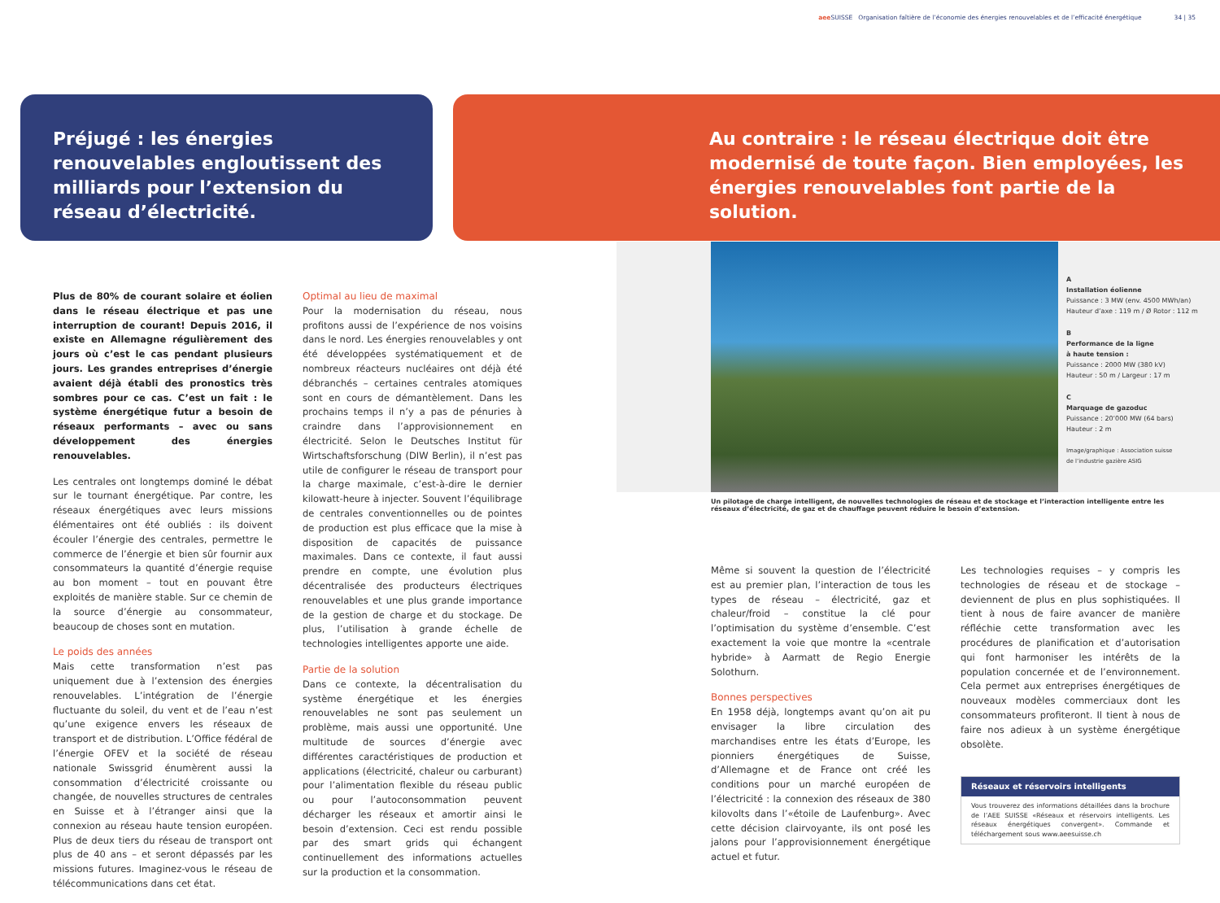aee SUISSE Organisation faîtière de l’économie des énergies renouvelables et de l’efficacité énergétique 34 | 35
Préjugé : les énergies renouvelables engloutissent des milliards pour l’extension du réseau d’électricité.
Au contraire : le réseau électrique doit être modernisé de toute façon. Bien employées, les énergies renouvelables font partie de la solution.
Plus de 80% de courant solaire et éolien dans le réseau électrique et pas une interruption de courant! Depuis 2016, il existe en Allemagne régulièrement des jours où c’est le cas pendant plusieurs jours. Les grandes entreprises d’énergie avaient déjà établi des pronostics très sombres pour ce cas. C’est un fait : le système énergétique futur a besoin de réseaux performants – avec ou sans développement des énergies renouvelables.
Les centrales ont longtemps dominé le débat sur le tournant énergétique. Par contre, les réseaux énergétiques avec leurs missions élémentaires ont été oubliés : ils doivent écouler l’énergie des centrales, permettre le commerce de l’énergie et bien sûr fournir aux consommateurs la quantité d’énergie requise au bon moment – tout en pouvant être exploités de manière stable. Sur ce chemin de la source d’énergie au consommateur, beaucoup de choses sont en mutation.
Le poids des années
Mais cette transformation n’est pas uniquement due à l’extension des énergies renouvelables. L’intégration de l’énergie fluctuante du soleil, du vent et de l’eau n’est qu’une exigence envers les réseaux de transport et de distribution. L’Office fédéral de l’énergie OFEV et la société de réseau nationale Swissgrid énumèrent aussi la consommation d’électricité croissante ou changée, de nouvelles structures de centrales en Suisse et à l’étranger ainsi que la connexion au réseau haute tension européen. Plus de deux tiers du réseau de transport ont plus de 40 ans – et seront dépassés par les missions futures. Imaginez-vous le réseau de télécommunications dans cet état.
Optimal au lieu de maximal
Pour la modernisation du réseau, nous profitons aussi de l’expérience de nos voisins dans le nord. Les énergies renouvelables y ont été développées systématiquement et de nombreux réacteurs nucléaires ont déjà été débranchés – certaines centrales atomiques sont en cours de démantèlement. Dans les prochains temps il n’y a pas de pénuries à craindre dans l’approvisionnement en électricité. Selon le Deutsches Institut für Wirtschaftsforschung (DIW Berlin), il n’est pas utile de configurer le réseau de transport pour la charge maximale, c’est-à-dire le dernier kilowatt-heure à injecter. Souvent l’équilibrage de centrales conventionnelles ou de pointes de production est plus efficace que la mise à disposition de capacités de puissance maximales. Dans ce contexte, il faut aussi prendre en compte, une évolution plus décentralisée des producteurs électriques renouvelables et une plus grande importance de la gestion de charge et du stockage. De plus, l’utilisation à grande échelle de technologies intelligentes apporte une aide.
Partie de la solution
Dans ce contexte, la décentralisation du système énergétique et les énergies renouvelables ne sont pas seulement un problème, mais aussi une opportunité. Une multitude de sources d’énergie avec différentes caractéristiques de production et applications (électricité, chaleur ou carburant) pour l’alimentation flexible du réseau public ou pour l’autoconsommation peuvent décharger les réseaux et amortir ainsi le besoin d’extension. Ceci est rendu possible par des smart grids qui échangent continuellement des informations actuelles sur la production et la consommation.
A
Installation éolienne
Puissance : 3 MW (env. 4500 MWh/an)
Hauteur d’axe : 119 m / Ø Rotor : 112 m
B
Performance de la ligne
à haute tension :
Puissance : 2000 MW (380 kV)
Hauteur : 50 m / Largeur : 17 m
C
Marquage de gazoduc
Puissance : 20’000 MW (64 bars)
Hauteur : 2 m
Image/graphique : Association suisse
de l’industrie gazière ASIG
Un pilotage de charge intelligent, de nouvelles technologies de réseau et de stockage et l’interaction intelligente entre les réseaux d’électricité, de gaz et de chauffage peuvent réduire le besoin d’extension.
Même si souvent la question de l’électricité est au premier plan, l’interaction de tous les types de réseau – électricité, gaz et chaleur/froid – constitue la clé pour l’optimisation du système d’ensemble. C’est exactement la voie que montre la «centrale hybride» à Aarmatt de Regio Energie Solothurn.
Bonnes perspectives
En 1958 déjà, longtemps avant qu’on ait pu envisager la libre circulation des marchandises entre les états d’Europe, les pionniers énergétiques de Suisse, d’Allemagne et de France ont créé les conditions pour un marché européen de l’électricité : la connexion des réseaux de 380 kilovolts dans l’«étoile de Laufenburg». Avec cette décision clairvoyante, ils ont posé les jalons pour l’approvisionnement énergétique actuel et futur.
Les technologies requises – y compris les technologies de réseau et de stockage – deviennent de plus en plus sophistiquées. Il tient à nous de faire avancer de manière réfléchie cette transformation avec les procédures de planification et d’autorisation qui font harmoniser les intérêts de la population concernée et de l’environnement. Cela permet aux entreprises énergétiques de nouveaux modèles commerciaux dont les consommateurs profiteront. Il tient à nous de faire nos adieux à un système énergétique obsolète.
Réseaux et réservoirs intelligents
Vous trouverez des informations détaillées dans la brochure de l’AEE SUISSE «Réseaux et réservoirs intelligents. Les réseaux énergétiques convergent». Commande et téléchargement sous www.aeesuisse.ch